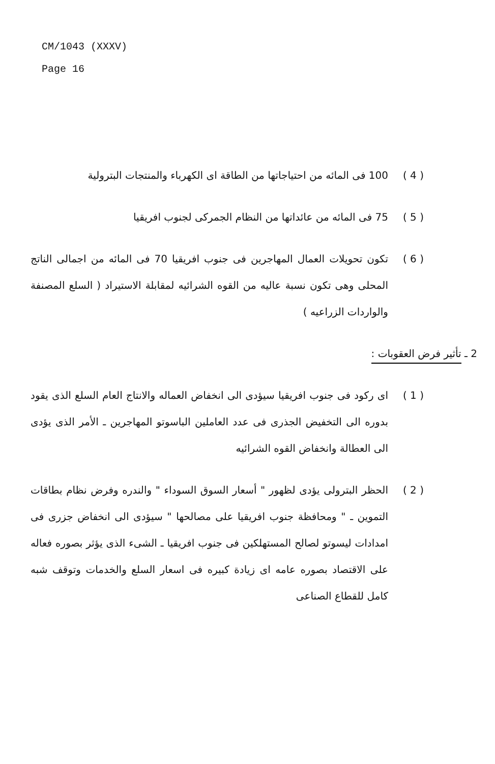CM/1043 (XXXV)
Page 16
( 4 ) 100 فى المائه من احتياجاتها من الطاقة اى الكهرباء والمنتجات البترولية
( 5 ) 75 فى المائه من عائداتها من النظام الجمركى لجنوب افريقيا
( 6 ) تكون تحويلات العمال المهاجرين فى جنوب افريقيا 70 فى المائه من اجمالى الناتج المحلى وهى تكون نسبة عاليه من القوه الشرائيه لمقابلة الاستيراد ( السلع المصنفة والواردات الزراعيه )
2 ـ تأثير فرض العقوبات :
( 1 ) اى ركود فى جنوب افريقيا سيؤدى الى انخفاض العماله والانتاج العام السلع الذى يقود بدوره الى التخفيض الجذرى فى عدد العاملين الباسوتو المهاجرين ـ الأمر الذى يؤدى الى العطالة وانخفاض القوه الشرائيه
( 2 ) الحظر البترولى يؤدى لظهور " أسعار السوق السوداء " والندره وفرض نظام بطاقات التموين ـ " ومحافظة جنوب افريقيا على مصالحها " سيؤدى الى انخفاض جزرى فى امدادات ليسوتو لصالح المستهلكين فى جنوب افريقيا ـ الشىء الذى يؤثر بصوره فعاله على الاقتصاد بصوره عامه اى زيادة كبيره فى اسعار السلع والخدمات وتوقف شبه كامل للقطاع الصناعى